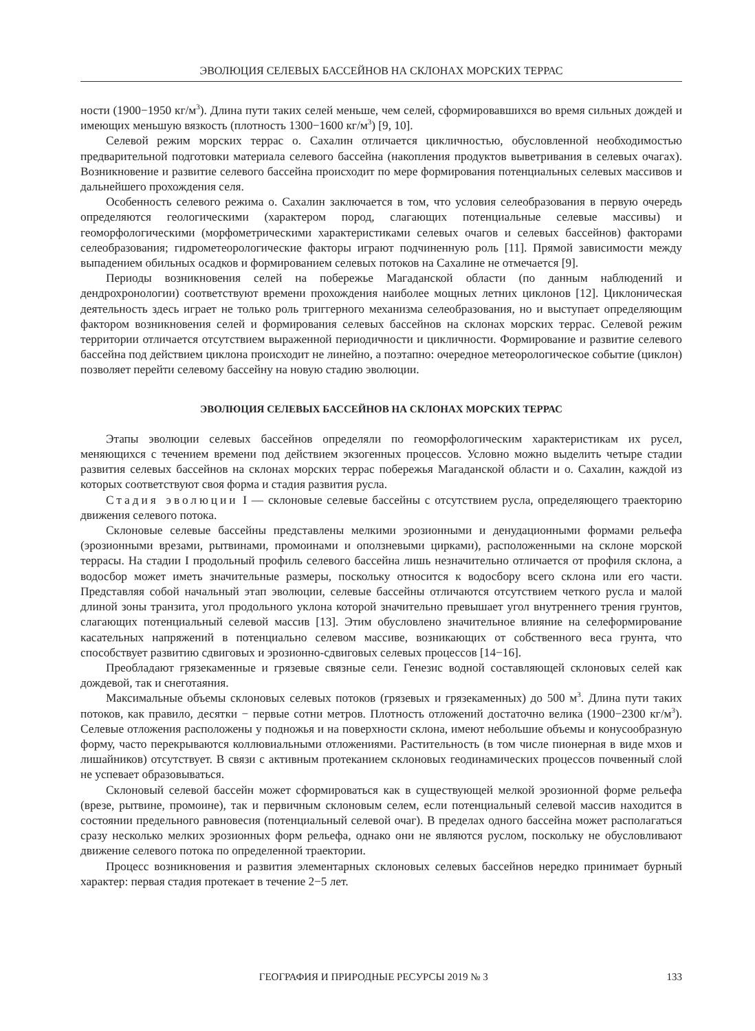ЭВОЛЮЦИЯ СЕЛЕВЫХ БАССЕЙНОВ НА СКЛОНАХ МОРСКИХ ТЕРРАС
ности (1900−1950 кг/м<sup>3</sup>). Длина пути таких селей меньше, чем селей, сформировавшихся во время сильных дождей и имеющих меньшую вязкость (плотность 1300−1600 кг/м<sup>3</sup>) [9, 10].
Селевой режим морских террас о. Сахалин отличается цикличностью, обусловленной необходимостью предварительной подготовки материала селевого бассейна (накопления продуктов выветривания в селевых очагах). Возникновение и развитие селевого бассейна происходит по мере формирования потенциальных селевых массивов и дальнейшего прохождения селя.
Особенность селевого режима о. Сахалин заключается в том, что условия селеобразования в первую очередь определяются геологическими (характером пород, слагающих потенциальные селевые массивы) и геоморфологическими (морфометрическими характеристиками селевых очагов и селевых бассейнов) факторами селеобразования; гидрометеорологические факторы играют подчиненную роль [11]. Прямой зависимости между выпадением обильных осадков и формированием селевых потоков на Сахалине не отмечается [9].
Периоды возникновения селей на побережье Магаданской области (по данным наблюдений и дендрохронологии) соответствуют времени прохождения наиболее мощных летних циклонов [12]. Циклоническая деятельность здесь играет не только роль триггерного механизма селеобразования, но и выступает определяющим фактором возникновения селей и формирования селевых бассейнов на склонах морских террас. Селевой режим территории отличается отсутствием выраженной периодичности и цикличности. Формирование и развитие селевого бассейна под действием циклона происходит не линейно, а поэтапно: очередное метеорологическое событие (циклон) позволяет перейти селевому бассейну на новую стадию эволюции.
ЭВОЛЮЦИЯ СЕЛЕВЫХ БАССЕЙНОВ НА СКЛОНАХ МОРСКИХ ТЕРРАС
Этапы эволюции селевых бассейнов определяли по геоморфологическим характеристикам их русел, меняющихся с течением времени под действием экзогенных процессов. Условно можно выделить четыре стадии развития селевых бассейнов на склонах морских террас побережья Магаданской области и о. Сахалин, каждой из которых соответствуют своя форма и стадия развития русла.
Стадия эволюции I — склоновые селевые бассейны с отсутствием русла, определяющего траекторию движения селевого потока.
Склоновые селевые бассейны представлены мелкими эрозионными и денудационными формами рельефа (эрозионными врезами, рытвинами, промоинами и оползневыми цирками), расположенными на склоне морской террасы. На стадии I продольный профиль селевого бассейна лишь незначительно отличается от профиля склона, а водосбор может иметь значительные размеры, поскольку относится к водосбору всего склона или его части. Представляя собой начальный этап эволюции, селевые бассейны отличаются отсутствием четкого русла и малой длиной зоны транзита, угол продольного уклона которой значительно превышает угол внутреннего трения грунтов, слагающих потенциальный селевой массив [13]. Этим обусловлено значительное влияние на селеформирование касательных напряжений в потенциально селевом массиве, возникающих от собственного веса грунта, что способствует развитию сдвиговых и эрозионно-сдвиговых селевых процессов [14−16].
Преобладают грязекаменные и грязевые связные сели. Генезис водной составляющей склоновых селей как дождевой, так и снеготаяния.
Максимальные объемы склоновых селевых потоков (грязевых и грязекаменных) до 500 м<sup>3</sup>. Длина пути таких потоков, как правило, десятки − первые сотни метров. Плотность отложений достаточно велика (1900−2300 кг/м<sup>3</sup>). Селевые отложения расположены у подножья и на поверхности склона, имеют небольшие объемы и конусообразную форму, часто перекрываются коллювиальными отложениями. Растительность (в том числе пионерная в виде мхов и лишайников) отсутствует. В связи с активным протеканием склоновых геодинамических процессов почвенный слой не успевает образовываться.
Склоновый селевой бассейн может сформироваться как в существующей мелкой эрозионной форме рельефа (врезе, рытвине, промоине), так и первичным склоновым селем, если потенциальный селевой массив находится в состоянии предельного равновесия (потенциальный селевой очаг). В пределах одного бассейна может располагаться сразу несколько мелких эрозионных форм рельефа, однако они не являются руслом, поскольку не обусловливают движение селевого потока по определенной траектории.
Процесс возникновения и развития элементарных склоновых селевых бассейнов нередко принимает бурный характер: первая стадия протекает в течение 2−5 лет.
ГЕОГРАФИЯ И ПРИРОДНЫЕ РЕСУРСЫ 2019 № 3 133